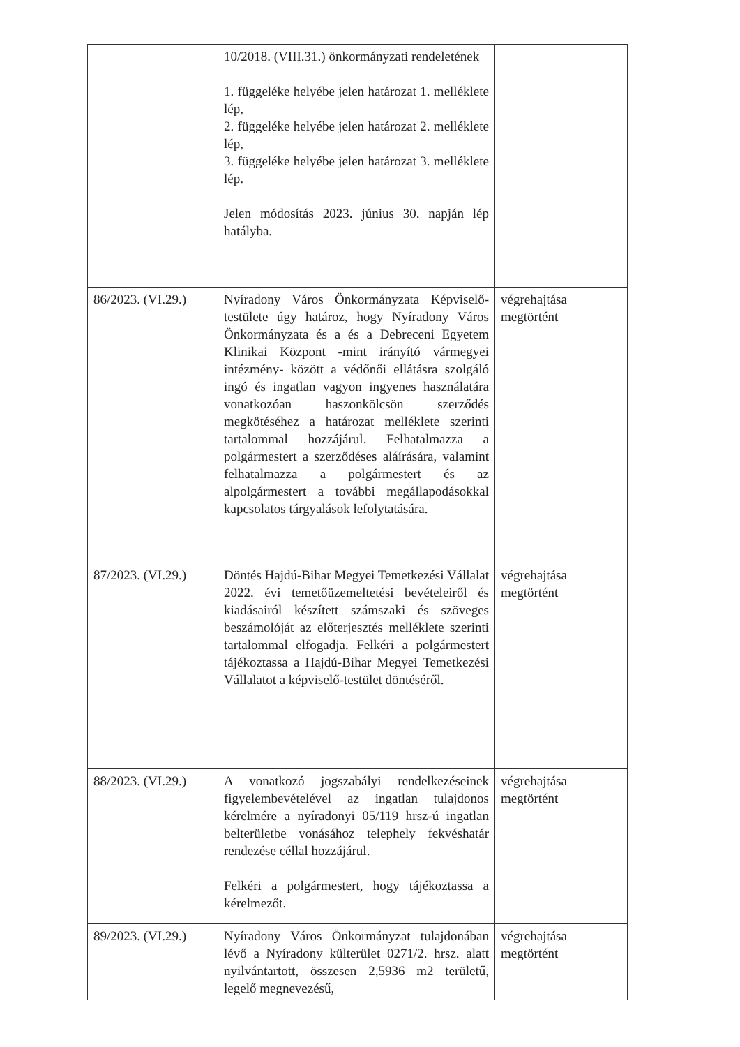| | 10/2018. (VIII.31.) önkormányzati rendeletének 1. függeléke helyébe jelen határozat 1. melléklete lép, 2. függeléke helyébe jelen határozat 2. melléklete lép, 3. függeléke helyébe jelen határozat 3. melléklete lép. Jelen módosítás 2023. június 30. napján lép hatályba. | |
| 86/2023. (VI.29.) | Nyíradony Város Önkormányzata Képviselő-testülete úgy határoz, hogy Nyíradony Város Önkormányzata és a és a Debreceni Egyetem Klinikai Központ -mint irányító vármegyei intézmény- között a védőnői ellátásra szolgáló ingó és ingatlan vagyon ingyenes használatára vonatkozóan haszonkölcsön szerződés megkötéséhez a határozat melléklete szerinti tartalommal hozzájárul. Felhatalmazza a polgármestert a szerződéses aláírására, valamint felhatalmazza a polgármestert és az alpolgármestert a további megállapodásokkal kapcsolatos tárgyalások lefolytatására. | végrehajtása megtörtént |
| 87/2023. (VI.29.) | Döntés Hajdú-Bihar Megyei Temetkezési Vállalat 2022. évi temetőüzemeltetési bevételeiről és kiadásairól készített számszaki és szöveges beszámolóját az előterjesztés melléklete szerinti tartalommal elfogadja. Felkéri a polgármestert tájékoztassa a Hajdú-Bihar Megyei Temetkezési Vállalatot a képviselő-testület döntéséről. | végrehajtása megtörtént |
| 88/2023. (VI.29.) | A vonatkozó jogszabályi rendelkezéseinek figyelembevételével az ingatlan tulajdonos kérelmére a nyíradonyi 05/119 hrsz-ú ingatlan belterületbe vonásához telephely fekvéshatár rendezése céllal hozzájárul. Felkéri a polgármestert, hogy tájékoztassa a kérelmezőt. | végrehajtása megtörtént |
| 89/2023. (VI.29.) | Nyíradony Város Önkormányzat tulajdonában lévő a Nyíradony külterület 0271/2. hrsz. alatt nyilvántartott, összesen 2,5936 m2 területű, legelő megnevezésű, | végrehajtása megtörtént |